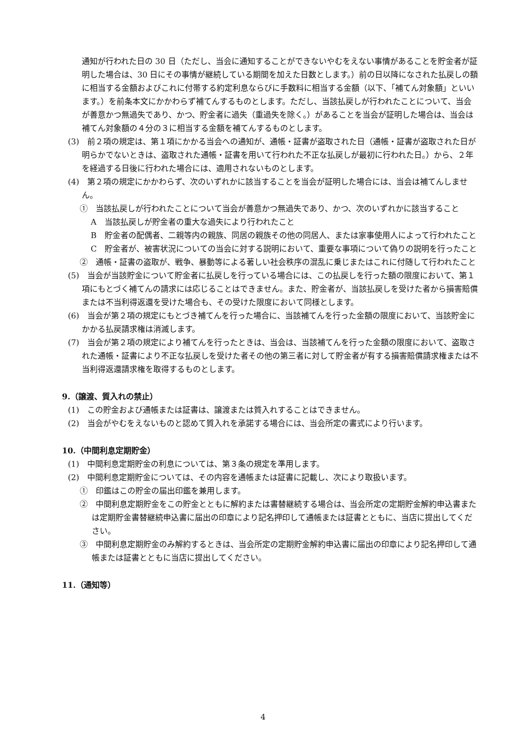通知が行われた日の 30 日（ただし、当会に通知することができないやむをえない事情があることを貯金者が証明した場合は、30 日にその事情が継続している期間を加えた日数とします。）前の日以降になされた払戻しの額に相当する金額およびこれに付帯する約定利息ならびに手数料に相当する金額（以下、「補てん対象額」といいます。）を前条本文にかかわらず補てんするものとします。ただし、当該払戻しが行われたことについて、当会が善意かつ無過失であり、かつ、貯金者に過失（重過失を除く。）があることを当会が証明した場合は、当会は補てん対象額の４分の３に相当する金額を補てんするものとします。
(3)　前２項の規定は、第１項にかかる当会への通知が、通帳・証書が盗取された日（通帳・証書が盗取された日が明らかでないときは、盗取された通帳・証書を用いて行われた不正な払戻しが最初に行われた日。）から、２年を経過する日後に行われた場合には、適用されないものとします。
(4)　第２項の規定にかかわらず、次のいずれかに該当することを当会が証明した場合には、当会は補てんしません。
①　当該払戻しが行われたことについて当会が善意かつ無過失であり、かつ、次のいずれかに該当すること
A　当該払戻しが貯金者の重大な過失により行われたこと
B　貯金者の配偶者、二親等内の親族、同居の親族その他の同居人、または家事使用人によって行われたこと
C　貯金者が、被害状況についての当会に対する説明において、重要な事項について偽りの説明を行ったこと
②　通帳・証書の盗取が、戦争、暴動等による著しい社会秩序の混乱に乗じまたはこれに付随して行われたこと
(5)　当会が当該貯金について貯金者に払戻しを行っている場合には、この払戻しを行った額の限度において、第１項にもとづく補てんの請求には応じることはできません。また、貯金者が、当該払戻しを受けた者から損害賠償または不当利得返還を受けた場合も、その受けた限度において同様とします。
(6)　当会が第２項の規定にもとづき補てんを行った場合に、当該補てんを行った金額の限度において、当該貯金にかかる払戻請求権は消滅します。
(7)　当会が第２項の規定により補てんを行ったときは、当会は、当該補てんを行った金額の限度において、盗取された通帳・証書により不正な払戻しを受けた者その他の第三者に対して貯金者が有する損害賠償請求権または不当利得返還請求権を取得するものとします。
9.（譲渡、質入れの禁止）
(1)　この貯金および通帳または証書は、譲渡または質入れすることはできません。
(2)　当会がやむをえないものと認めて質入れを承諾する場合には、当会所定の書式により行います。
10.（中間利息定期貯金）
(1)　中間利息定期貯金の利息については、第３条の規定を準用します。
(2)　中間利息定期貯金については、その内容を通帳または証書に記載し、次により取扱います。
①　印鑑はこの貯金の届出印鑑を兼用します。
②　中間利息定期貯金をこの貯金とともに解約または書替継続する場合は、当会所定の定期貯金解約申込書または定期貯金書替継続申込書に届出の印章により記名押印して通帳または証書とともに、当店に提出してください。
③　中間利息定期貯金のみ解約するときは、当会所定の定期貯金解約申込書に届出の印章により記名押印して通帳または証書とともに当店に提出してください。
11.（通知等）
4